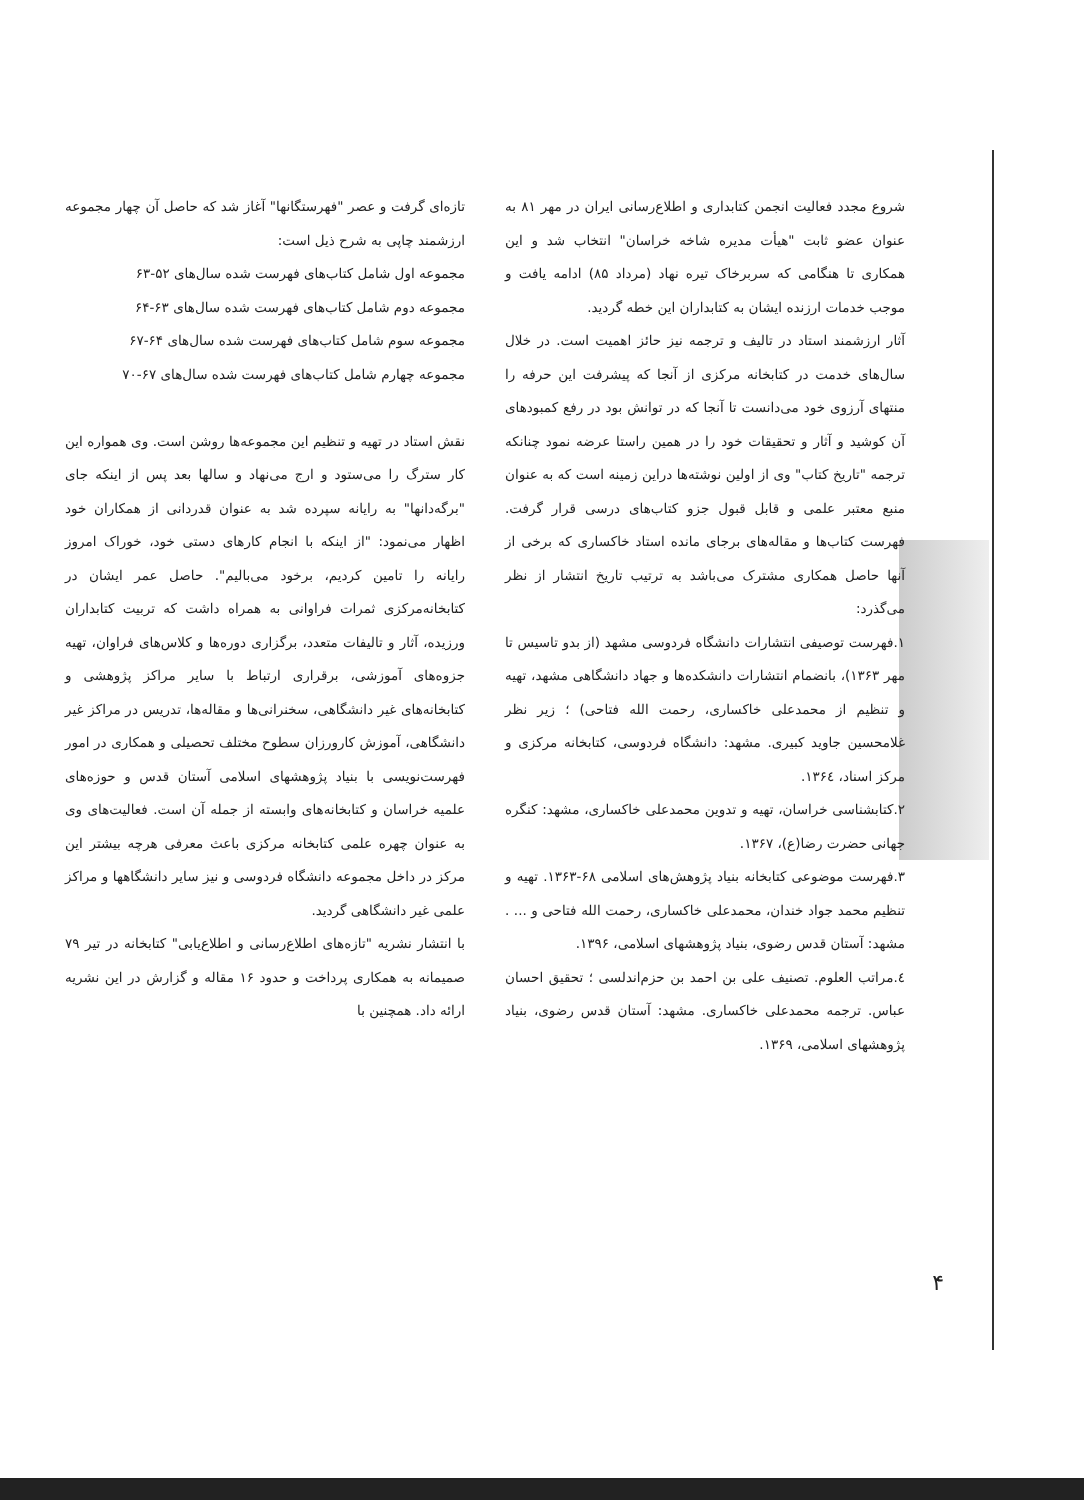تازه‌ای گرفت و عصر "فهرستگانها" آغاز شد که حاصل آن چهار مجموعه ارزشمند چاپی به شرح ذیل است:
مجموعه اول شامل کتاب‌های فهرست شده سال‌های ۵۲-۶۳
مجموعه دوم شامل کتاب‌های فهرست شده سال‌های ۶۳-۶۴
مجموعه سوم شامل کتاب‌های فهرست شده سال‌های ۶۴-۶۷
مجموعه چهارم شامل کتاب‌های فهرست شده سال‌های ۶۷-۷۰
نقش استاد در تهیه و تنظیم این مجموعه‌ها روشن است. وی همواره این کار سترگ را می‌ستود و ارج می‌نهاد و سالها بعد پس از اینکه جای "برگه‌دانها" به رایانه سپرده شد به عنوان قدردانی از همکاران خود اظهار می‌نمود: "از اینکه با انجام کارهای دستی خود، خوراک امروز رایانه را تامین کردیم، برخود می‌بالیم". حاصل عمر ایشان در کتابخانه‌مرکزی ثمرات فراوانی به همراه داشت که تربیت کتابداران ورزیده، آثار و تالیفات متعدد، برگزاری دوره‌ها و کلاس‌های فراوان، تهیه جزوه‌های آموزشی، برقراری ارتباط با سایر مراکز پژوهشی و کتابخانه‌های غیر دانشگاهی، سخنرانی‌ها و مقاله‌ها، تدریس در مراکز غیر دانشگاهی، آموزش کارورزان سطوح مختلف تحصیلی و همکاری در امور فهرست‌نویسی با بنیاد پژوهشهای اسلامی آستان قدس و حوزه‌های علمیه خراسان و کتابخانه‌های وابسته از جمله آن است. فعالیت‌های وی به عنوان چهره علمی کتابخانه مرکزی باعث معرفی هرچه بیشتر این مرکز در داخل مجموعه دانشگاه فردوسی و نیز سایر دانشگاهها و مراکز علمی غیر دانشگاهی گردید.
با انتشار نشریه "تازه‌های اطلاع‌رسانی و اطلاع‌یابی" کتابخانه در تیر ۷۹ صمیمانه به همکاری پرداخت و حدود ۱۶ مقاله و گزارش در این نشریه ارائه داد. همچنین با
شروع مجدد فعالیت انجمن کتابداری و اطلاع‌رسانی ایران در مهر ۸۱ به عنوان عضو ثابت "هیأت مدیره شاخه خراسان" انتخاب شد و این همکاری تا هنگامی که سربرخاک تیره نهاد (مرداد ۸۵) ادامه یافت و موجب خدمات ارزنده ایشان به کتابداران این خطه گردید.
آثار ارزشمند استاد در تالیف و ترجمه نیز حائز اهمیت است. در خلال سال‌های خدمت در کتابخانه مرکزی از آنجا که پیشرفت این حرفه را منتهای آرزوی خود می‌دانست تا آنجا که در توانش بود در رفع کمبودهای آن کوشید و آثار و تحقیقات خود را در همین راستا عرضه نمود چنانکه ترجمه "تاریخ کتاب" وی از اولین نوشته‌ها دراین زمینه است که به عنوان منبع معتبر علمی و قابل قبول جزو کتاب‌های درسی قرار گرفت. فهرست کتاب‌ها و مقاله‌های برجای مانده استاد خاکساری که برخی از آنها حاصل همکاری مشترک می‌باشد به ترتیب تاریخ انتشار از نظر می‌گذرد:
۱.فهرست توصیفی انتشارات دانشگاه فردوسی مشهد (از بدو تاسیس تا مهر ۱۳۶۳)، بانضمام انتشارات دانشکده‌ها و جهاد دانشگاهی مشهد، تهیه و تنظیم از محمدعلی خاکساری، رحمت الله فتاحی) ؛ زیر نظر غلامحسین جاوید کبیری. مشهد: دانشگاه فردوسی، کتابخانه مرکزی و مرکز اسناد، ۱۳۶٤.
۲.کتابشناسی خراسان، تهیه و تدوین محمدعلی خاکساری، مشهد: کنگره جهانی حضرت رضا(ع)، ۱۳۶۷.
۳.فهرست موضوعی کتابخانه بنیاد پژوهش‌های اسلامی ۶۸-۱۳۶۳. تهیه و تنظیم محمد جواد خندان، محمدعلی خاکساری، رحمت الله فتاحی و ... . مشهد: آستان قدس رضوی، بنیاد پژوهشهای اسلامی، ۱۳۹۶.
٤.مراتب العلوم. تصنیف علی بن احمد بن حزم‌اندلسی ؛ تحقیق احسان عباس. ترجمه محمدعلی خاکساری. مشهد: آستان قدس رضوی، بنیاد پژوهشهای اسلامی، ۱۳۶۹.
۴